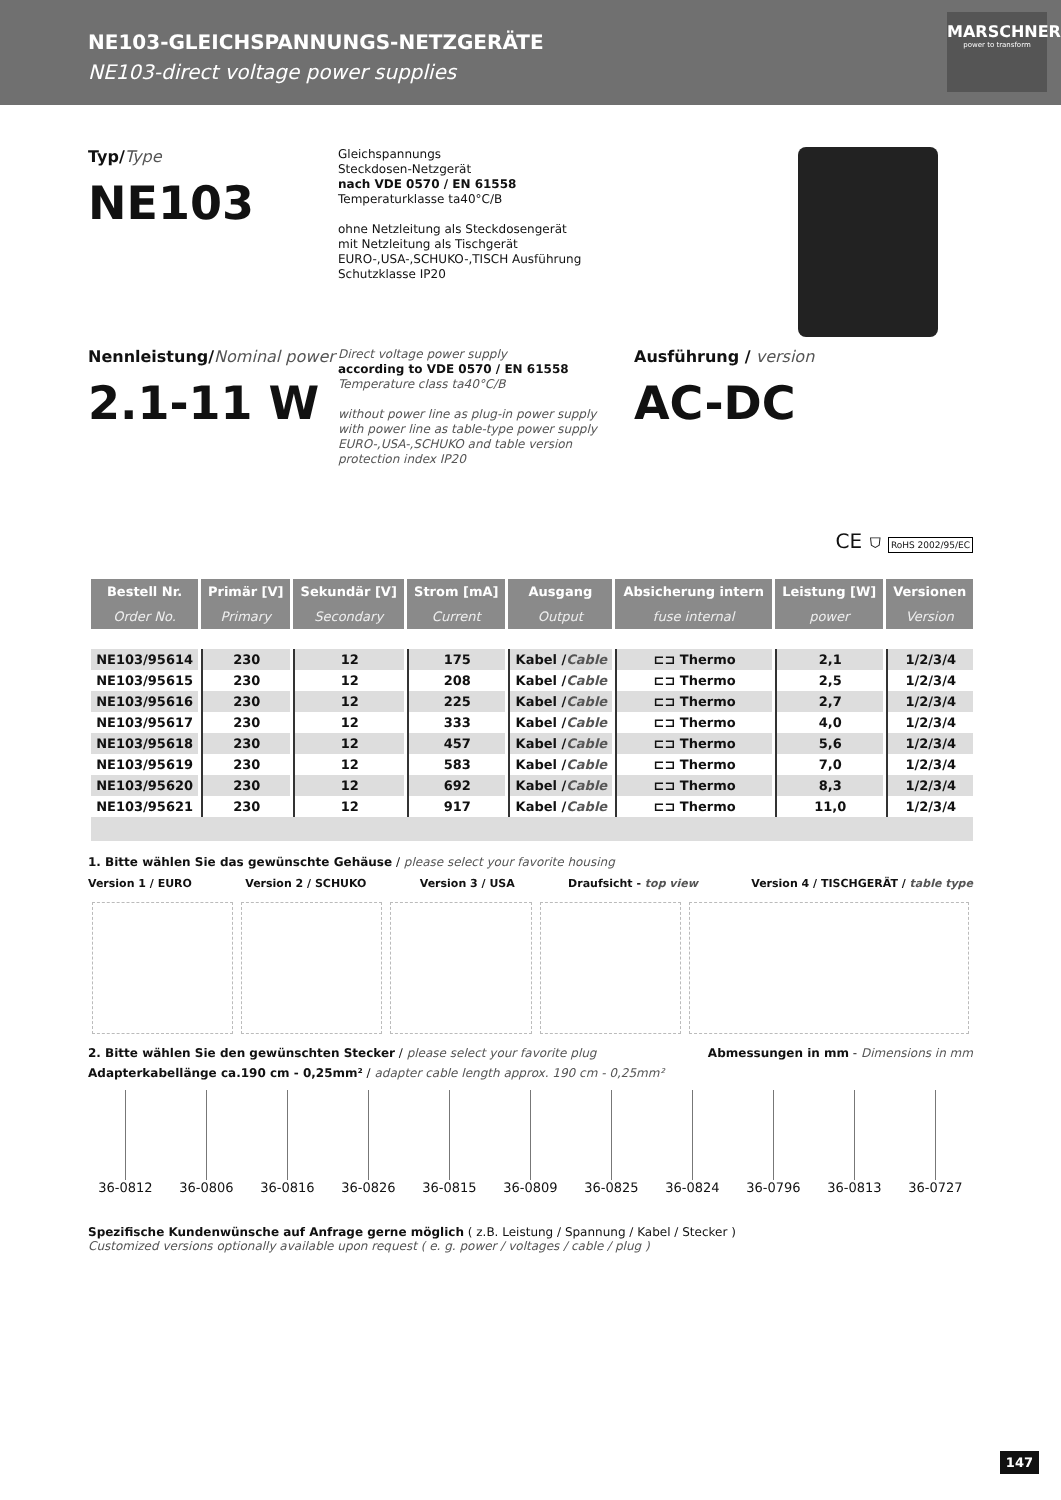NE103-GLEICHSPANNUNGS-NETZGERÄTE
NE103-direct voltage power supplies
MARSCHNER
power to transform
Typ/Type
NE103
Gleichspannungs
Steckdosen-Netzgerät
nach VDE 0570 / EN 61558
Temperaturklasse ta40°C/B
ohne Netzleitung als Steckdosengerät
mit Netzleitung als Tischgerät
EURO-,USA-,SCHUKO-,TISCH Ausführung
Schutzklasse IP20
Nennleistung/Nominal power
2.1-11 W
Direct voltage power supply
according to VDE 0570 / EN 61558
Temperature class ta40°C/B
without power line as plug-in power supply
with power line as table-type power supply
EURO-,USA-,SCHUKO and table version
protection index IP20
Ausführung / version
AC-DC
CE ⛉ RoHS 2002/95/EC
| Bestell Nr. | Primär [V] | Sekundär [V] | Strom [mA] | Ausgang | Absicherung intern | Leistung [W] | Versionen |
| --- | --- | --- | --- | --- | --- | --- | --- |
| Order No. | Primary | Secondary | Current | Output | fuse internal | power | Version |
| NE103/95614 | 230 | 12 | 175 | Kabel / Cable | ⊏⊐ Thermo | 2,1 | 1/2/3/4 |
| NE103/95615 | 230 | 12 | 208 | Kabel / Cable | ⊏⊐ Thermo | 2,5 | 1/2/3/4 |
| NE103/95616 | 230 | 12 | 225 | Kabel / Cable | ⊏⊐ Thermo | 2,7 | 1/2/3/4 |
| NE103/95617 | 230 | 12 | 333 | Kabel / Cable | ⊏⊐ Thermo | 4,0 | 1/2/3/4 |
| NE103/95618 | 230 | 12 | 457 | Kabel / Cable | ⊏⊐ Thermo | 5,6 | 1/2/3/4 |
| NE103/95619 | 230 | 12 | 583 | Kabel / Cable | ⊏⊐ Thermo | 7,0 | 1/2/3/4 |
| NE103/95620 | 230 | 12 | 692 | Kabel / Cable | ⊏⊐ Thermo | 8,3 | 1/2/3/4 |
| NE103/95621 | 230 | 12 | 917 | Kabel / Cable | ⊏⊐ Thermo | 11,0 | 1/2/3/4 |
1. Bitte wählen Sie das gewünschte Gehäuse / please select your favorite housing
Version 1 / EURO Version 2 / SCHUKO Version 3 / USA Draufsicht - top view Version 4 / TISCHGERÄT / table type
2. Bitte wählen Sie den gewünschten Stecker / please select your favorite plug Abmessungen in mm - Dimensions in mm
Adapterkabellänge ca.190 cm - 0,25mm² / adapter cable length approx. 190 cm - 0,25mm²
36-0812 36-0806 36-0816 36-0826 36-0815 36-0809 36-0825 36-0824 36-0796 36-0813 36-0727
Spezifische Kundenwünsche auf Anfrage gerne möglich ( z.B. Leistung / Spannung / Kabel / Stecker )
Customized versions optionally available upon request ( e. g. power / voltages / cable / plug )
147